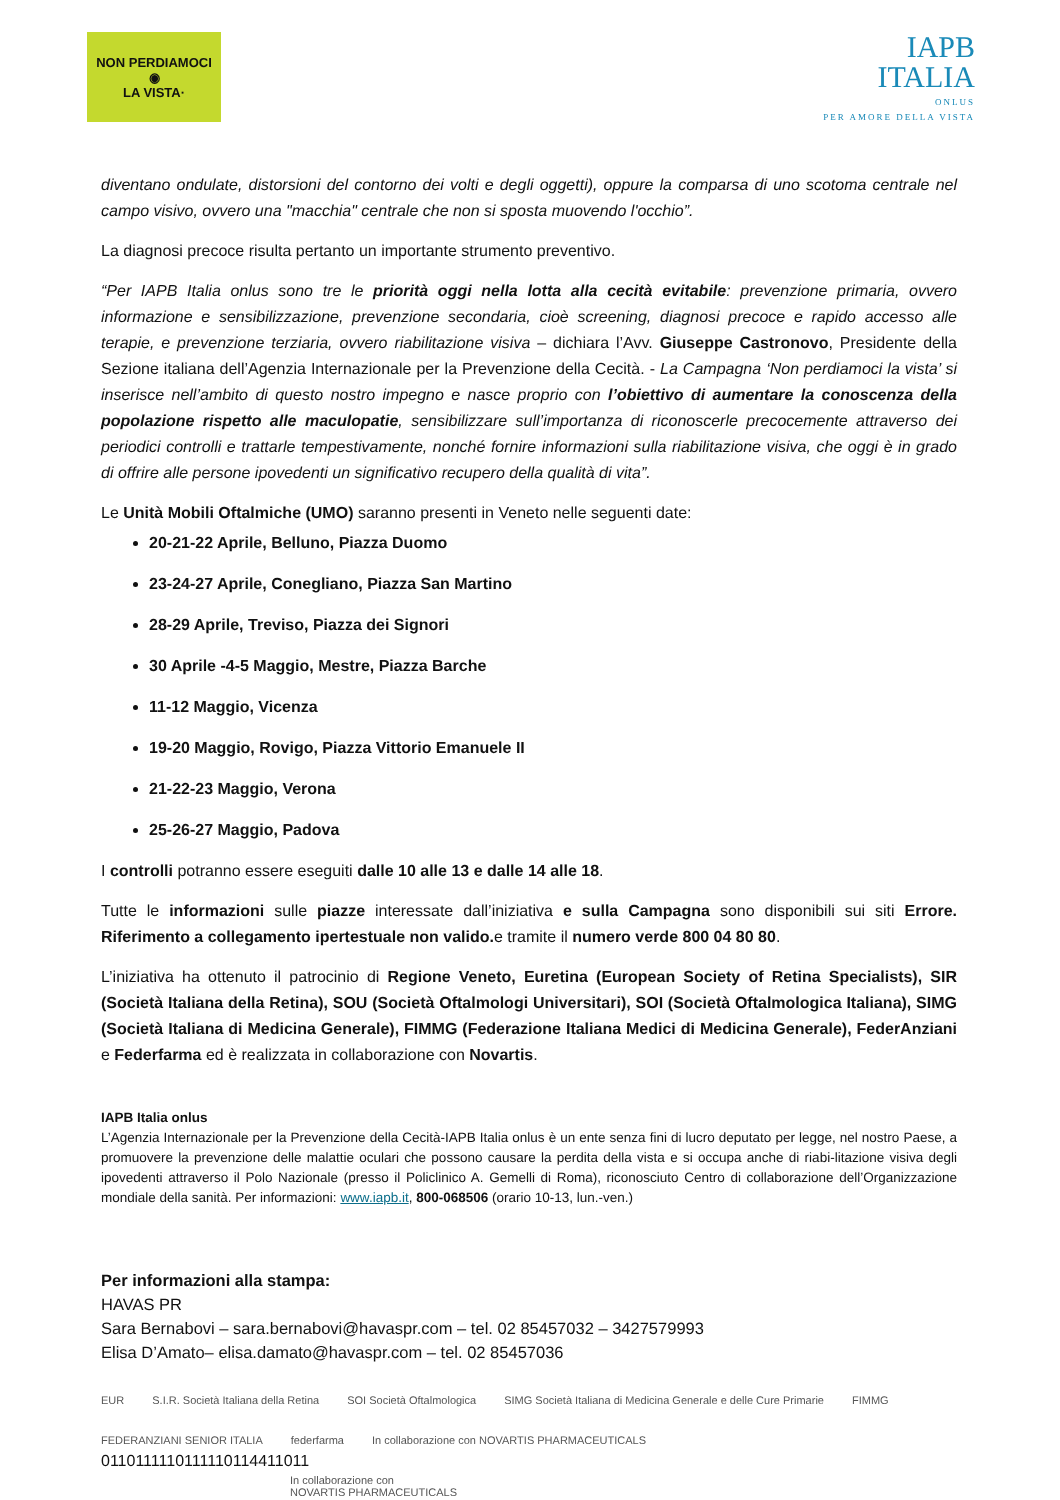NON PERDIAMOCI
◉
LA VISTA·
IAPB
ITALIA
ONLUS
PER AMORE DELLA VISTA
diventano ondulate, distorsioni del contorno dei volti e degli oggetti), oppure la comparsa di uno scotoma centrale nel campo visivo, ovvero una "macchia" centrale che non si sposta muovendo l'occhio”.
La diagnosi precoce risulta pertanto un importante strumento preventivo.
“Per IAPB Italia onlus sono tre le priorità oggi nella lotta alla cecità evitabile: prevenzione primaria, ovvero informazione e sensibilizzazione, prevenzione secondaria, cioè screening, diagnosi precoce e rapido accesso alle terapie, e prevenzione terziaria, ovvero riabilitazione visiva – dichiara l’Avv. Giuseppe Castronovo, Presidente della Sezione italiana dell’Agenzia Internazionale per la Prevenzione della Cecità. - La Campagna ‘Non perdiamoci la vista’ si inserisce nell’ambito di questo nostro impegno e nasce proprio con l’obiettivo di aumentare la conoscenza della popolazione rispetto alle maculopatie, sensibilizzare sull’importanza di riconoscerle precocemente attraverso dei periodici controlli e trattarle tempestivamente, nonché fornire informazioni sulla riabilitazione visiva, che oggi è in grado di offrire alle persone ipovedenti un significativo recupero della qualità di vita”.
Le Unità Mobili Oftalmiche (UMO) saranno presenti in Veneto nelle seguenti date:
20-21-22 Aprile, Belluno, Piazza Duomo
23-24-27 Aprile, Conegliano, Piazza San Martino
28-29 Aprile, Treviso, Piazza dei Signori
30 Aprile -4-5 Maggio, Mestre, Piazza Barche
11-12 Maggio, Vicenza
19-20 Maggio, Rovigo, Piazza Vittorio Emanuele II
21-22-23 Maggio, Verona
25-26-27 Maggio, Padova
I controlli potranno essere eseguiti dalle 10 alle 13 e dalle 14 alle 18.
Tutte le informazioni sulle piazze interessate dall’iniziativa e sulla Campagna sono disponibili sui siti Errore. Riferimento a collegamento ipertestuale non valido. e tramite il numero verde 800 04 80 80.
L’iniziativa ha ottenuto il patrocinio di Regione Veneto, Euretina (European Society of Retina Specialists), SIR (Società Italiana della Retina), SOU (Società Oftalmologi Universitari), SOI (Società Oftalmologica Italiana), SIMG (Società Italiana di Medicina Generale), FIMMG (Federazione Italiana Medici di Medicina Generale), FederAnziani e Federfarma ed è realizzata in collaborazione con Novartis.
IAPB Italia onlus
L’Agenzia Internazionale per la Prevenzione della Cecità-IAPB Italia onlus è un ente senza fini di lucro deputato per legge, nel nostro Paese, a promuovere la prevenzione delle malattie oculari che possono causare la perdita della vista e si occupa anche di riabi-litazione visiva degli ipovedenti attraverso il Polo Nazionale (presso il Policlinico A. Gemelli di Roma), riconosciuto Centro di collaborazione dell’Organizzazione mondiale della sanità. Per informazioni: www.iapb.it, 800-068506 (orario 10-13, lun.-ven.)
Per informazioni alla stampa:
HAVAS PR
Sara Bernabovi – sara.bernabovi@havaspr.com – tel. 02 85457032 – 3427579993
Elisa D’Amato– elisa.damato@havaspr.com – tel. 02 85457036
EUR S.I.R. Società Italiana della Retina SOI Società Oftalmologica SIMG Società Italiana di Medicina Generale e delle Cure Primarie FIMMG FEDERANZIANI SENIOR ITALIA federfarma In collaborazione con NOVARTIS PHARMACEUTICALS
0110111110111110114411011
In collaborazione con
NOVARTIS PHARMACEUTICALS